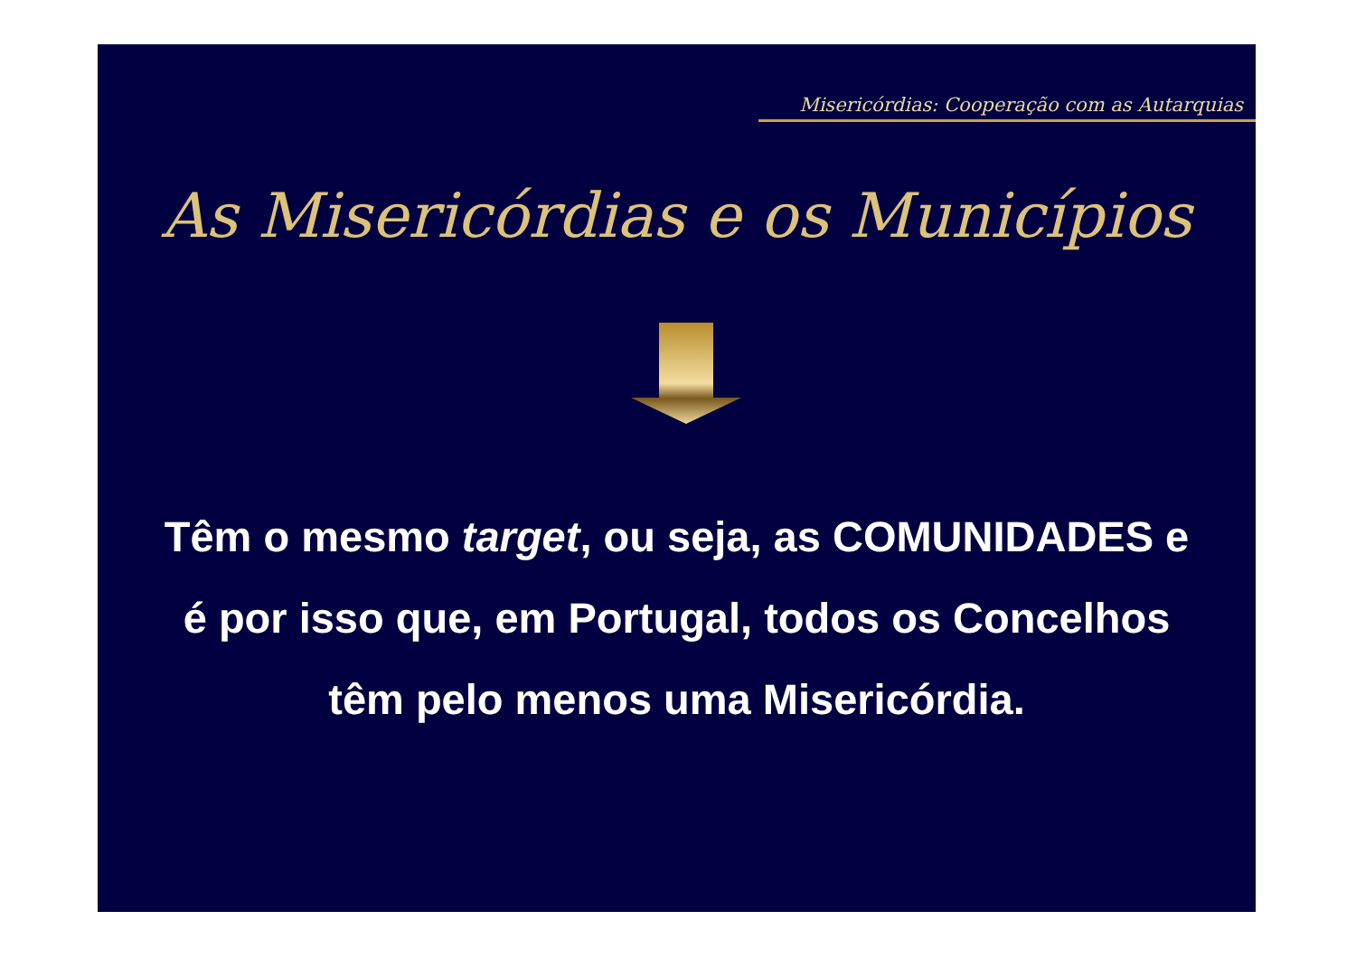Misericórdias: Cooperação com as Autarquias
As Misericórdias e os Municípios
Têm o mesmo target, ou seja, as COMUNIDADES e é por isso que, em Portugal, todos os Concelhos têm pelo menos uma Misericórdia.